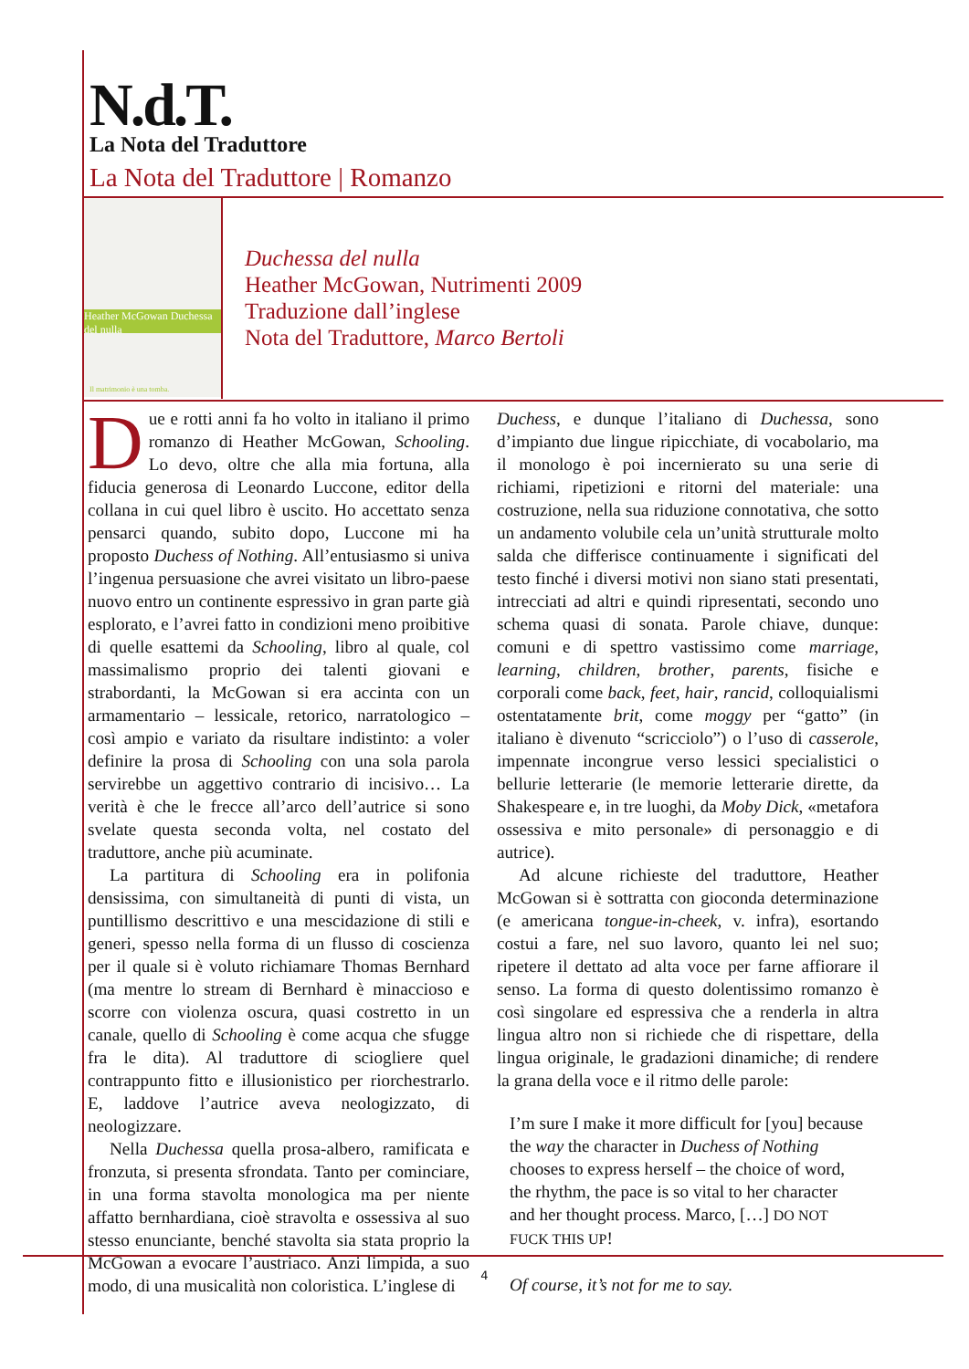N.d.T.
La Nota del Traduttore
La Nota del Traduttore | Romanzo
Heather McGowan Duchessa del nulla
Il matrimonio è una tomba.
Duchessa del nulla
Heather McGowan, Nutrimenti 2009
Traduzione dall’inglese
Nota del Traduttore, Marco Bertoli
Due e rotti anni fa ho volto in italiano il primo romanzo di Heather McGowan, Schooling. Lo devo, oltre che alla mia fortuna, alla fiducia generosa di Leonardo Luccone, editor della collana in cui quel libro è uscito. Ho accettato senza pensarci quando, subito dopo, Luccone mi ha proposto Duchess of Nothing. All’entusiasmo si univa l’ingenua persuasione che avrei visitato un libro-paese nuovo entro un continente espressivo in gran parte già esplorato, e l’avrei fatto in condizioni meno proibitive di quelle esattemi da Schooling, libro al quale, col massimalismo proprio dei talenti giovani e strabordanti, la McGowan si era accinta con un armamentario – lessicale, retorico, narratologico – così ampio e variato da risultare indistinto: a voler definire la prosa di Schooling con una sola parola servirebbe un aggettivo contrario di incisivo… La verità è che le frecce all’arco dell’autrice si sono svelate questa seconda volta, nel costato del traduttore, anche più acuminate.
La partitura di Schooling era in polifonia densissima, con simultaneità di punti di vista, un puntillismo descrittivo e una mescidazione di stili e generi, spesso nella forma di un flusso di coscienza per il quale si è voluto richiamare Thomas Bernhard (ma mentre lo stream di Bernhard è minaccioso e scorre con violenza oscura, quasi costretto in un canale, quello di Schooling è come acqua che sfugge fra le dita). Al traduttore di sciogliere quel contrappunto fitto e illusionistico per riorchestrarlo. E, laddove l’autrice aveva neologizzato, di neologizzare.
Nella Duchessa quella prosa-albero, ramificata e fronzuta, si presenta sfrondata. Tanto per cominciare, in una forma stavolta monologica ma per niente affatto bernhardiana, cioè stravolta e ossessiva al suo stesso enunciante, benché stavolta sia stata proprio la McGowan a evocare l’austriaco. Anzi limpida, a suo modo, di una musicalità non coloristica. L’inglese di
Duchess, e dunque l’italiano di Duchessa, sono d’impianto due lingue ripicchiate, di vocabolario, ma il monologo è poi incernierato su una serie di richiami, ripetizioni e ritorni del materiale: una costruzione, nella sua riduzione connotativa, che sotto un andamento volubile cela un’unità strutturale molto salda che differisce continuamente i significati del testo finché i diversi motivi non siano stati presentati, intrecciati ad altri e quindi ripresentati, secondo uno schema quasi di sonata. Parole chiave, dunque: comuni e di spettro vastissimo come marriage, learning, children, brother, parents, fisiche e corporali come back, feet, hair, rancid, colloquialismi ostentatamente brit, come moggy per “gatto” (in italiano è divenuto “scricciolo”) o l’uso di casserole, impennate incongrue verso lessici specialistici o bellurie letterarie (le memorie letterarie dirette, da Shakespeare e, in tre luoghi, da Moby Dick, «metafora ossessiva e mito personale» di personaggio e di autrice).
Ad alcune richieste del traduttore, Heather McGowan si è sottratta con gioconda determinazione (e americana tongue-in-cheek, v. infra), esortando costui a fare, nel suo lavoro, quanto lei nel suo; ripetere il dettato ad alta voce per farne affiorare il senso. La forma di questo dolentissimo romanzo è così singolare ed espressiva che a renderla in altra lingua altro non si richiede che di rispettare, della lingua originale, le gradazioni dinamiche; di rendere la grana della voce e il ritmo delle parole:
I’m sure I make it more difficult for [you] because the way the character in Duchess of Nothing chooses to express herself – the choice of word, the rhythm, the pace is so vital to her character and her thought process. Marco, […] DO NOT FUCK THIS UP!
Of course, it’s not for me to say.
4